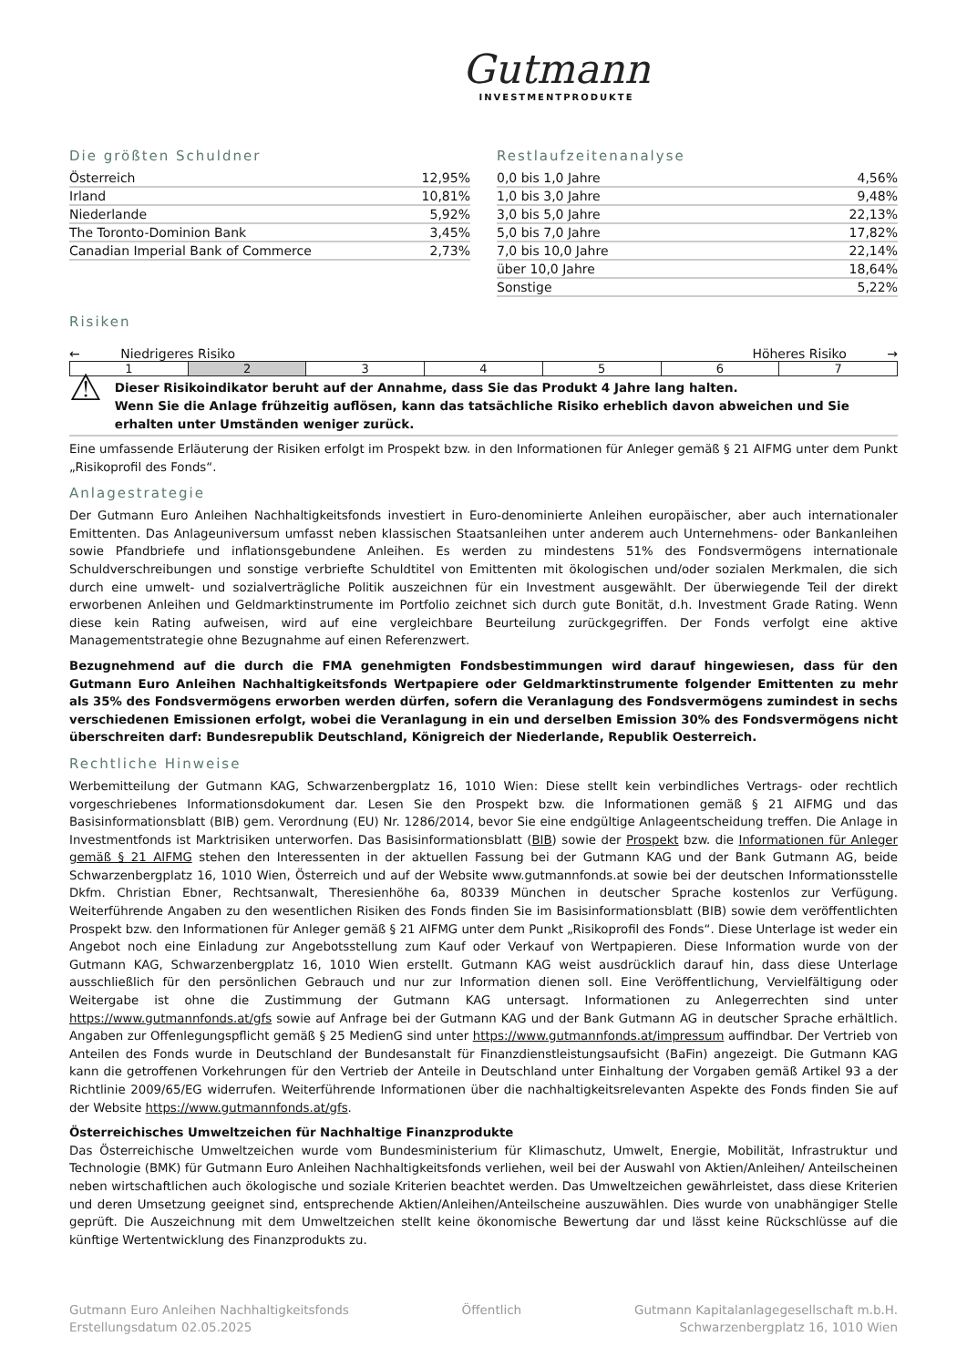Gutmann
INVESTMENTPRODUKTE
Die größten Schuldner
| Österreich | 12,95% |
| Irland | 10,81% |
| Niederlande | 5,92% |
| The Toronto-Dominion Bank | 3,45% |
| Canadian Imperial Bank of Commerce | 2,73% |
Restlaufzeitenanalyse
| 0,0 bis 1,0 Jahre | 4,56% |
| 1,0 bis 3,0 Jahre | 9,48% |
| 3,0 bis 5,0 Jahre | 22,13% |
| 5,0 bis 7,0 Jahre | 17,82% |
| 7,0 bis 10,0 Jahre | 22,14% |
| über 10,0 Jahre | 18,64% |
| Sonstige | 5,22% |
Risiken
← Niedrigeres Risiko Höheres Risiko →
| 1 | 2 | 3 | 4 | 5 | 6 | 7 |
⚠
Dieser Risikoindikator beruht auf der Annahme, dass Sie das Produkt 4 Jahre lang halten.
Wenn Sie die Anlage frühzeitig auflösen, kann das tatsächliche Risiko erheblich davon abweichen und Sie erhalten unter Umständen weniger zurück.
Eine umfassende Erläuterung der Risiken erfolgt im Prospekt bzw. in den Informationen für Anleger gemäß § 21 AIFMG unter dem Punkt „Risikoprofil des Fonds“.
Anlagestrategie
Der Gutmann Euro Anleihen Nachhaltigkeitsfonds investiert in Euro-denominierte Anleihen europäischer, aber auch internationaler Emittenten. Das Anlageuniversum umfasst neben klassischen Staatsanleihen unter anderem auch Unternehmens- oder Bankanleihen sowie Pfandbriefe und inflationsgebundene Anleihen. Es werden zu mindestens 51% des Fondsvermögens internationale Schuldverschreibungen und sonstige verbriefte Schuldtitel von Emittenten mit ökologischen und/oder sozialen Merkmalen, die sich durch eine umwelt- und sozialverträgliche Politik auszeichnen für ein Investment ausgewählt. Der überwiegende Teil der direkt erworbenen Anleihen und Geldmarktinstrumente im Portfolio zeichnet sich durch gute Bonität, d.h. Investment Grade Rating. Wenn diese kein Rating aufweisen, wird auf eine vergleichbare Beurteilung zurückgegriffen. Der Fonds verfolgt eine aktive Managementstrategie ohne Bezugnahme auf einen Referenzwert.
Bezugnehmend auf die durch die FMA genehmigten Fondsbestimmungen wird darauf hingewiesen, dass für den Gutmann Euro Anleihen Nachhaltigkeitsfonds Wertpapiere oder Geldmarktinstrumente folgender Emittenten zu mehr als 35% des Fondsvermögens erworben werden dürfen, sofern die Veranlagung des Fondsvermögens zumindest in sechs verschiedenen Emissionen erfolgt, wobei die Veranlagung in ein und derselben Emission 30% des Fondsvermögens nicht überschreiten darf: Bundesrepublik Deutschland, Königreich der Niederlande, Republik Oesterreich.
Rechtliche Hinweise
Werbemitteilung der Gutmann KAG, Schwarzenbergplatz 16, 1010 Wien: Diese stellt kein verbindliches Vertrags- oder rechtlich vorgeschriebenes Informationsdokument dar. Lesen Sie den Prospekt bzw. die Informationen gemäß § 21 AIFMG und das Basisinformationsblatt (BIB) gem. Verordnung (EU) Nr. 1286/2014, bevor Sie eine endgültige Anlageentscheidung treffen. Die Anlage in Investmentfonds ist Marktrisiken unterworfen. Das Basisinformationsblatt (BIB) sowie der Prospekt bzw. die Informationen für Anleger gemäß § 21 AIFMG stehen den Interessenten in der aktuellen Fassung bei der Gutmann KAG und der Bank Gutmann AG, beide Schwarzenbergplatz 16, 1010 Wien, Österreich und auf der Website www.gutmannfonds.at sowie bei der deutschen Informationsstelle Dkfm. Christian Ebner, Rechtsanwalt, Theresienhöhe 6a, 80339 München in deutscher Sprache kostenlos zur Verfügung. Weiterführende Angaben zu den wesentlichen Risiken des Fonds finden Sie im Basisinformationsblatt (BIB) sowie dem veröffentlichten Prospekt bzw. den Informationen für Anleger gemäß § 21 AIFMG unter dem Punkt „Risikoprofil des Fonds“. Diese Unterlage ist weder ein Angebot noch eine Einladung zur Angebotsstellung zum Kauf oder Verkauf von Wertpapieren. Diese Information wurde von der Gutmann KAG, Schwarzenbergplatz 16, 1010 Wien erstellt. Gutmann KAG weist ausdrücklich darauf hin, dass diese Unterlage ausschließlich für den persönlichen Gebrauch und nur zur Information dienen soll. Eine Veröffentlichung, Vervielfältigung oder Weitergabe ist ohne die Zustimmung der Gutmann KAG untersagt. Informationen zu Anlegerrechten sind unter https://www.gutmannfonds.at/gfs sowie auf Anfrage bei der Gutmann KAG und der Bank Gutmann AG in deutscher Sprache erhältlich. Angaben zur Offenlegungspflicht gemäß § 25 MedienG sind unter https://www.gutmannfonds.at/impressum auffindbar. Der Vertrieb von Anteilen des Fonds wurde in Deutschland der Bundesanstalt für Finanzdienstleistungsaufsicht (BaFin) angezeigt. Die Gutmann KAG kann die getroffenen Vorkehrungen für den Vertrieb der Anteile in Deutschland unter Einhaltung der Vorgaben gemäß Artikel 93 a der Richtlinie 2009/65/EG widerrufen. Weiterführende Informationen über die nachhaltigkeitsrelevanten Aspekte des Fonds finden Sie auf der Website https://www.gutmannfonds.at/gfs.
Österreichisches Umweltzeichen für Nachhaltige Finanzprodukte
Das Österreichische Umweltzeichen wurde vom Bundesministerium für Klimaschutz, Umwelt, Energie, Mobilität, Infrastruktur und Technologie (BMK) für Gutmann Euro Anleihen Nachhaltigkeitsfonds verliehen, weil bei der Auswahl von Aktien/Anleihen/ Anteilscheinen neben wirtschaftlichen auch ökologische und soziale Kriterien beachtet werden. Das Umweltzeichen gewährleistet, dass diese Kriterien und deren Umsetzung geeignet sind, entsprechende Aktien/Anleihen/Anteilscheine auszuwählen. Dies wurde von unabhängiger Stelle geprüft. Die Auszeichnung mit dem Umweltzeichen stellt keine ökonomische Bewertung dar und lässt keine Rückschlüsse auf die künftige Wertentwicklung des Finanzprodukts zu.
Gutmann Euro Anleihen Nachhaltigkeitsfonds
Erstellungsdatum 02.05.2025
Öffentlich Gutmann Kapitalanlagegesellschaft m.b.H.
Schwarzenbergplatz 16, 1010 Wien